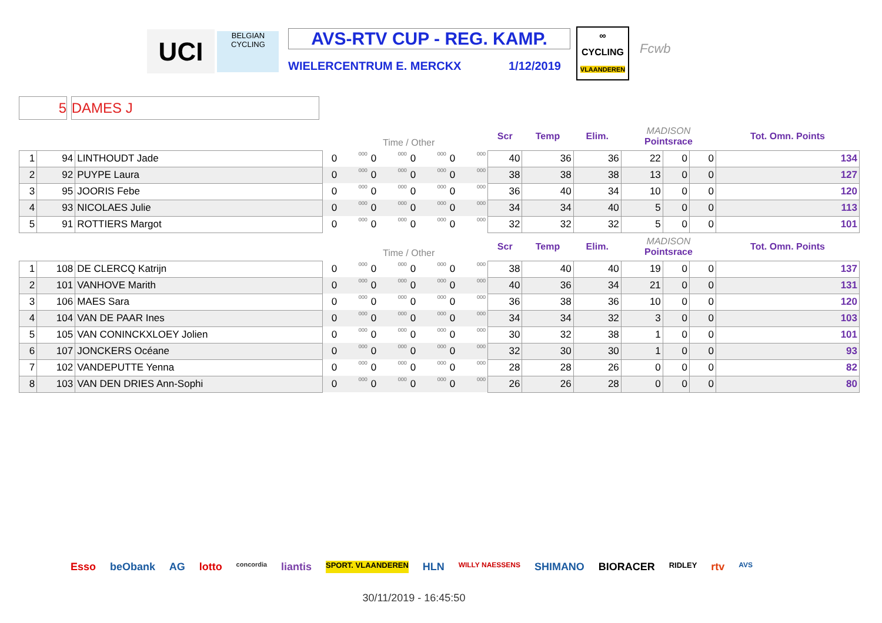UCI
BELGIAN
CYCLING
AVS-RTV CUP - REG. KAMP.
WIELERCENTRUM E. MERCKX 1/12/2019
∞
CYCLING
VLAANDEREN
Fcwb
5 DAMES J
| | | | | Time / Other | | | | | | | | Scr | Temp | Elim. | MADISON Pointsrace | | | Tot. Omn. Points |
| --- | --- | --- | --- | --- | --- | --- | --- | --- | --- | --- | --- | --- | --- | --- | --- | --- | --- | --- |
| 1 | 94 | LINTHOUDT Jade | | 0 | 000 | 0 | 000 | 0 | 000 | 0 | 000 | 40 | 36 | 36 | 22 | 0 | 0 | 134 |
| 2 | 92 | PUYPE Laura | | 0 | 000 | 0 | 000 | 0 | 000 | 0 | 000 | 38 | 38 | 38 | 13 | 0 | 0 | 127 |
| 3 | 95 | JOORIS Febe | | 0 | 000 | 0 | 000 | 0 | 000 | 0 | 000 | 36 | 40 | 34 | 10 | 0 | 0 | 120 |
| 4 | 93 | NICOLAES Julie | | 0 | 000 | 0 | 000 | 0 | 000 | 0 | 000 | 34 | 34 | 40 | 5 | 0 | 0 | 113 |
| 5 | 91 | ROTTIERS Margot | | 0 | 000 | 0 | 000 | 0 | 000 | 0 | 000 | 32 | 32 | 32 | 5 | 0 | 0 | 101 |
| | | | | Time / Other | | | | | | | | Scr | Temp | Elim. | MADISON Pointsrace | | | Tot. Omn. Points |
| 1 | 108 | DE CLERCQ Katrijn | | 0 | 000 | 0 | 000 | 0 | 000 | 0 | 000 | 38 | 40 | 40 | 19 | 0 | 0 | 137 |
| 2 | 101 | VANHOVE Marith | | 0 | 000 | 0 | 000 | 0 | 000 | 0 | 000 | 40 | 36 | 34 | 21 | 0 | 0 | 131 |
| 3 | 106 | MAES Sara | | 0 | 000 | 0 | 000 | 0 | 000 | 0 | 000 | 36 | 38 | 36 | 10 | 0 | 0 | 120 |
| 4 | 104 | VAN DE PAAR Ines | | 0 | 000 | 0 | 000 | 0 | 000 | 0 | 000 | 34 | 34 | 32 | 3 | 0 | 0 | 103 |
| 5 | 105 | VAN CONINCKXLOEY Jolien | | 0 | 000 | 0 | 000 | 0 | 000 | 0 | 000 | 30 | 32 | 38 | 1 | 0 | 0 | 101 |
| 6 | 107 | JONCKERS Océane | | 0 | 000 | 0 | 000 | 0 | 000 | 0 | 000 | 32 | 30 | 30 | 1 | 0 | 0 | 93 |
| 7 | 102 | VANDEPUTTE Yenna | | 0 | 000 | 0 | 000 | 0 | 000 | 0 | 000 | 28 | 28 | 26 | 0 | 0 | 0 | 82 |
| 8 | 103 | VAN DEN DRIES Ann-Sophi | | 0 | 000 | 0 | 000 | 0 | 000 | 0 | 000 | 26 | 26 | 28 | 0 | 0 | 0 | 80 |
Esso beObank AG lotto concordia liantis SPORT. VLAANDEREN HLN WILLY NAESSENS SHIMANO BIORACER RIDLEY rtv AVS
30/11/2019 - 16:45:50